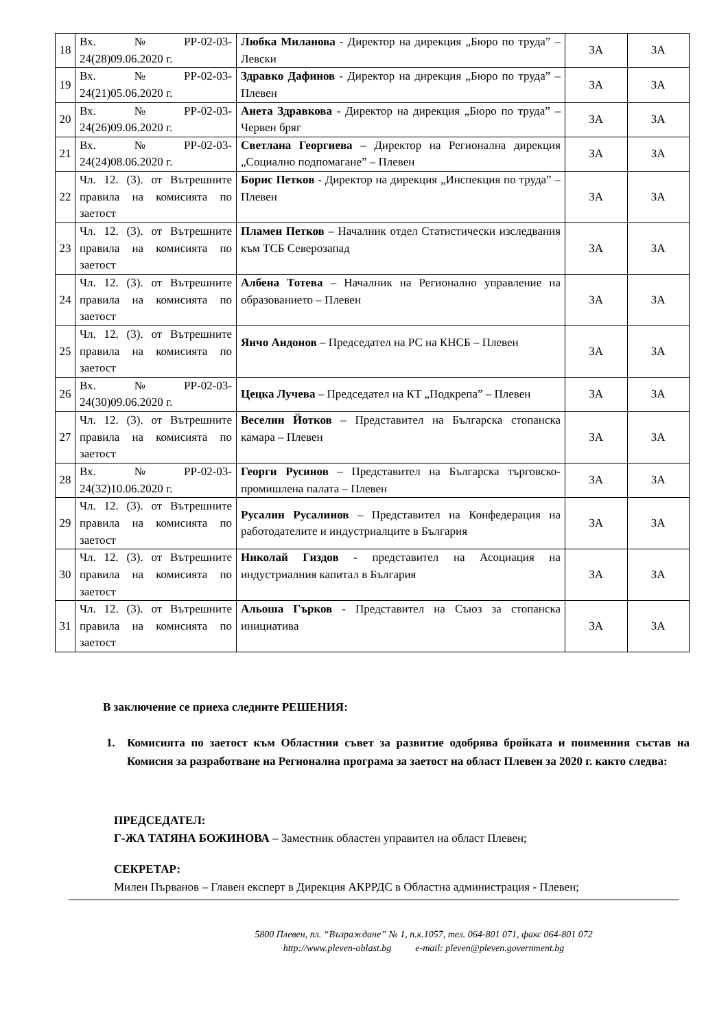| 18 | Вх.№РР-02-03-24(28)09.06.2020 г. | Любка Миланова - Директор на дирекция „Бюро по труда” – Левски | ЗА | ЗА |
| 19 | Вх.№РР-02-03-24(21)05.06.2020 г. | Здравко Дафинов - Директор на дирекция „Бюро по труда” – Плевен | ЗА | ЗА |
| 20 | Вх.№РР-02-03-24(26)09.06.2020 г. | Анета Здравкова - Директор на дирекция „Бюро по труда” – Червен бряг | ЗА | ЗА |
| 21 | Вх.№РР-02-03-24(24)08.06.2020 г. | Светлана Георгиева – Директор на Регионална дирекция „Социално подпомагане” – Плевен | ЗА | ЗА |
| 22 | Чл. 12. (3). от Вътрешните правила на комисията по заетост | Борис Петков - Директор на дирекция „Инспекция по труда” – Плевен | ЗА | ЗА |
| 23 | Чл. 12. (3). от Вътрешните правила на комисията по заетост | Пламен Петков – Началник отдел Статистически изследвания към ТСБ Северозапад | ЗА | ЗА |
| 24 | Чл. 12. (3). от Вътрешните правила на комисията по заетост | Албена Тотева – Началник на Регионално управление на образованието – Плевен | ЗА | ЗА |
| 25 | Чл. 12. (3). от Вътрешните правила на комисията по заетост | Янчо Андонов – Председател на РС на КНСБ – Плевен | ЗА | ЗА |
| 26 | Вх.№РР-02-03-24(30)09.06.2020 г. | Цецка Лучева – Председател на КТ „Подкрепа” – Плевен | ЗА | ЗА |
| 27 | Чл. 12. (3). от Вътрешните правила на комисията по заетост | Веселин Йотков – Представител на Българска стопанска камара – Плевен | ЗА | ЗА |
| 28 | Вх.№РР-02-03-24(32)10.06.2020 г. | Георги Русинов – Представител на Българска търговско-промишлена палата – Плевен | ЗА | ЗА |
| 29 | Чл. 12. (3). от Вътрешните правила на комисията по заетост | Русалин Русалинов – Представител на Конфедерация на работодателите и индустриалците в България | ЗА | ЗА |
| 30 | Чл. 12. (3). от Вътрешните правила на комисията по заетост | Николай Гиздов - представител на Асоциация на индустриалния капитал в България | ЗА | ЗА |
| 31 | Чл. 12. (3). от Вътрешните правила на комисията по заетост | Альоша Гърков - Представител на Съюз за стопанска инициатива | ЗА | ЗА |
В заключение се приеха следните РЕШЕНИЯ:
1. Комисията по заетост към Областния съвет за развитие одобрява бройката и поименния състав на Комисия за разработване на Регионална програма за заетост на област Плевен за 2020 г. както следва:
ПРЕДСЕДАТЕЛ:
Г-ЖА ТАТЯНА БОЖИНОВА – Заместник областен управител на област Плевен;
СЕКРЕТАР:
Милен Първанов – Главен експерт в Дирекция АКРРДС в Областна администрация - Плевен;
5800 Плевен, пл. “Възраждане” № 1, п.к.1057, тел. 064-801 071, факс 064-801 072
http://www.pleven-oblast.bg e-mail: pleven@pleven.government.bg